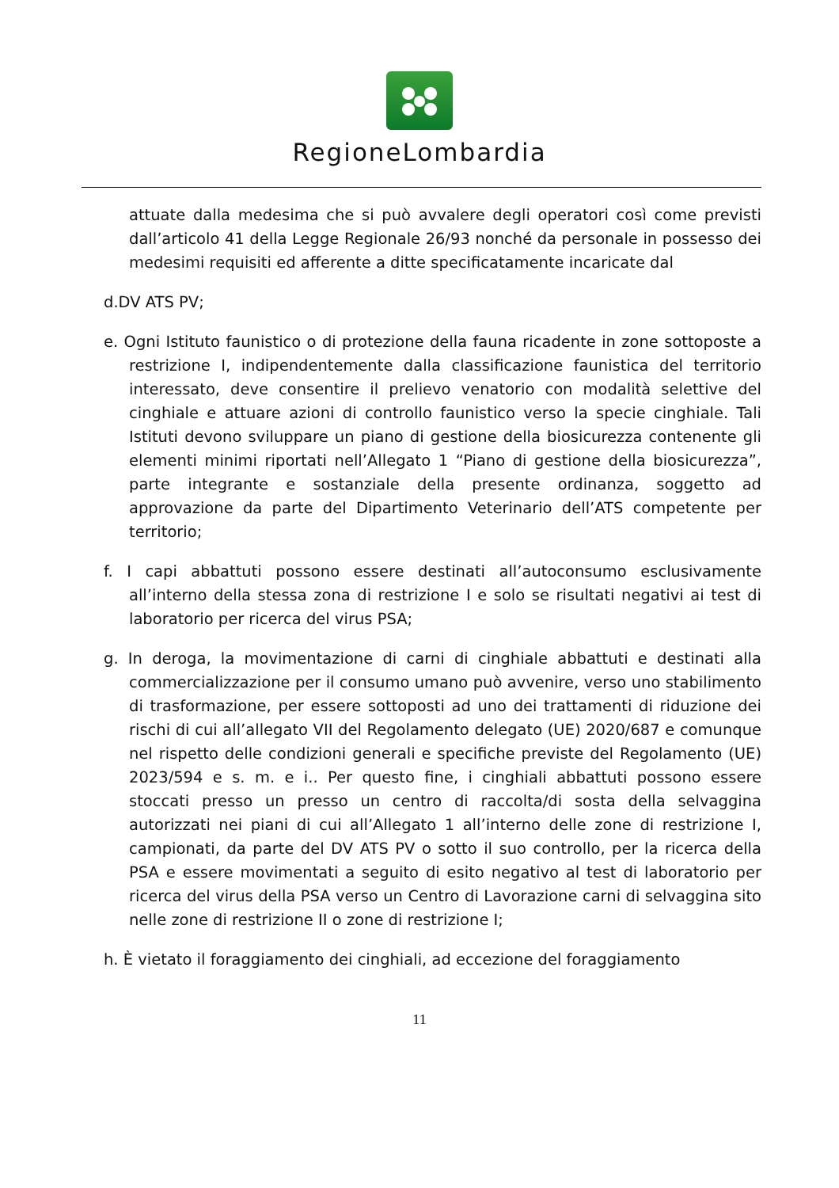RegioneLombardia
attuate dalla medesima che si può avvalere degli operatori così come previsti dall’articolo 41 della Legge Regionale 26/93 nonché da personale in possesso dei medesimi requisiti ed afferente a ditte specificatamente incaricate dal
d.DV ATS PV;
e. Ogni Istituto faunistico o di protezione della fauna ricadente in zone sottoposte a restrizione I, indipendentemente dalla classificazione faunistica del territorio interessato, deve consentire il prelievo venatorio con modalità selettive del cinghiale e attuare azioni di controllo faunistico verso la specie cinghiale. Tali Istituti devono sviluppare un piano di gestione della biosicurezza contenente gli elementi minimi riportati nell’Allegato 1 “Piano di gestione della biosicurezza”, parte integrante e sostanziale della presente ordinanza, soggetto ad approvazione da parte del Dipartimento Veterinario dell’ATS competente per territorio;
f. I capi abbattuti possono essere destinati all’autoconsumo esclusivamente all’interno della stessa zona di restrizione I e solo se risultati negativi ai test di laboratorio per ricerca del virus PSA;
g. In deroga, la movimentazione di carni di cinghiale abbattuti e destinati alla commercializzazione per il consumo umano può avvenire, verso uno stabilimento di trasformazione, per essere sottoposti ad uno dei trattamenti di riduzione dei rischi di cui all’allegato VII del Regolamento delegato (UE) 2020/687 e comunque nel rispetto delle condizioni generali e specifiche previste del Regolamento (UE) 2023/594 e s. m. e i.. Per questo fine, i cinghiali abbattuti possono essere stoccati presso un presso un centro di raccolta/di sosta della selvaggina autorizzati nei piani di cui all’Allegato 1 all’interno delle zone di restrizione I, campionati, da parte del DV ATS PV o sotto il suo controllo, per la ricerca della PSA e essere movimentati a seguito di esito negativo al test di laboratorio per ricerca del virus della PSA verso un Centro di Lavorazione carni di selvaggina sito nelle zone di restrizione II o zone di restrizione I;
h. È vietato il foraggiamento dei cinghiali, ad eccezione del foraggiamento
11